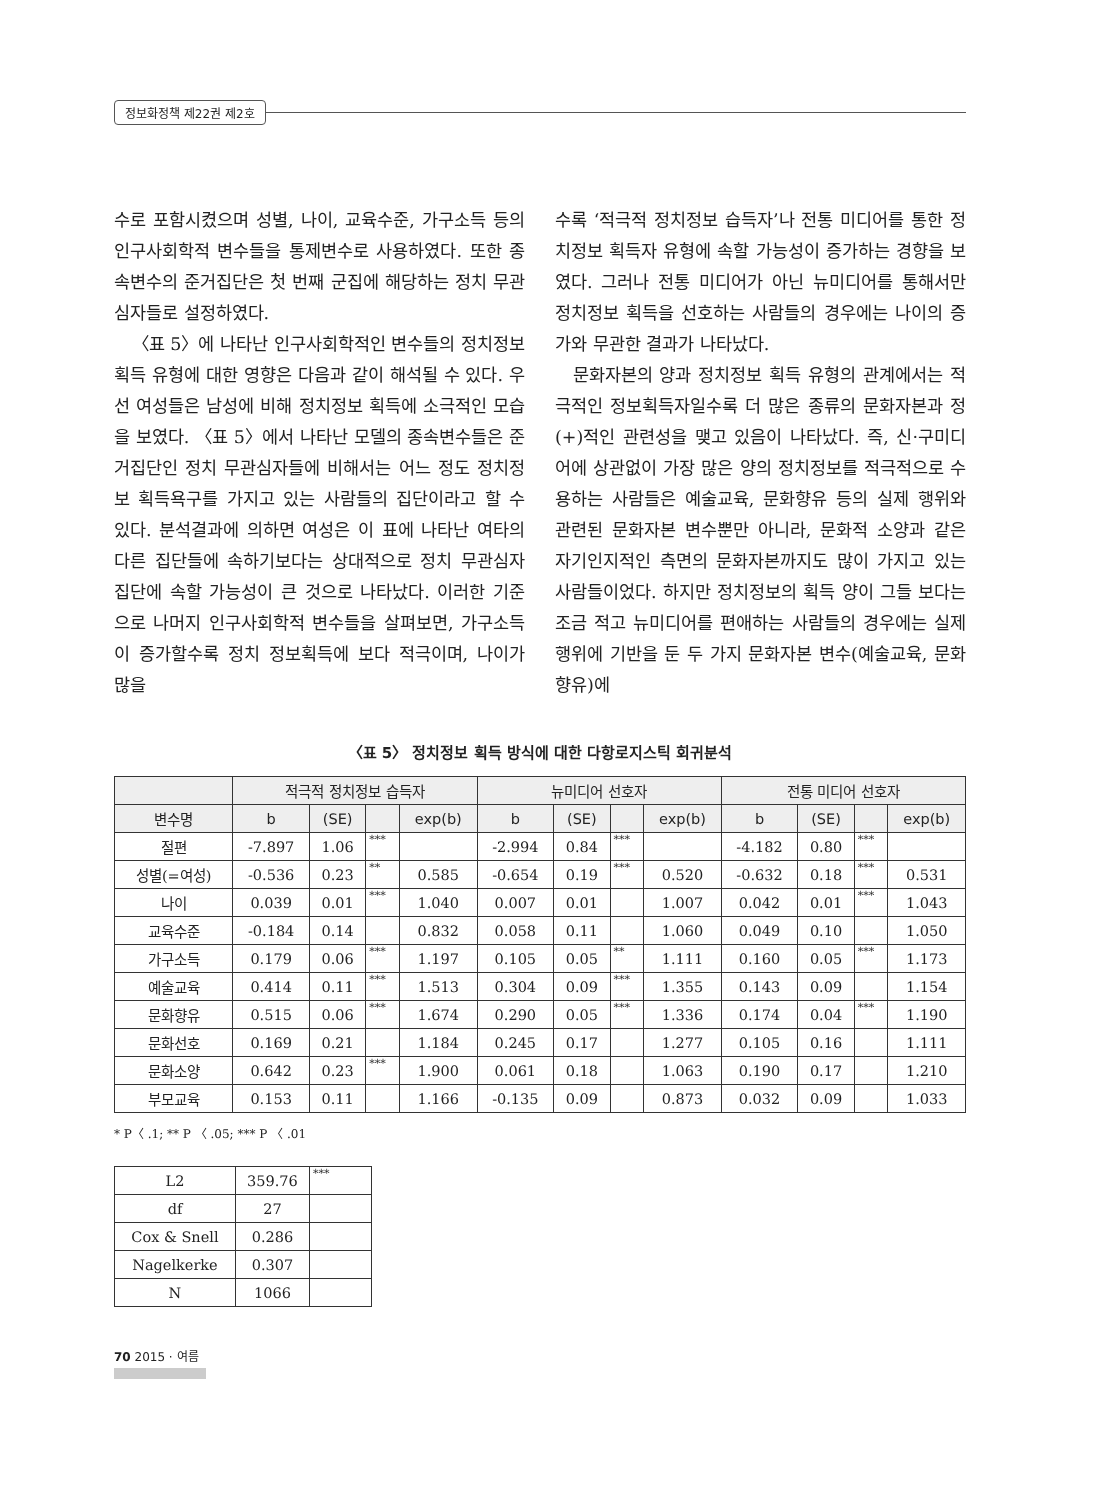정보화정책 제22권 제2호
수로 포함시켰으며 성별, 나이, 교육수준, 가구소득 등의 인구사회학적 변수들을 통제변수로 사용하였다. 또한 종속변수의 준거집단은 첫 번째 군집에 해당하는 정치 무관심자들로 설정하였다.
〈표 5〉에 나타난 인구사회학적인 변수들의 정치정보 획득 유형에 대한 영향은 다음과 같이 해석될 수 있다. 우선 여성들은 남성에 비해 정치정보 획득에 소극적인 모습을 보였다. 〈표 5〉에서 나타난 모델의 종속변수들은 준거집단인 정치 무관심자들에 비해서는 어느 정도 정치정보 획득욕구를 가지고 있는 사람들의 집단이라고 할 수 있다. 분석결과에 의하면 여성은 이 표에 나타난 여타의 다른 집단들에 속하기보다는 상대적으로 정치 무관심자 집단에 속할 가능성이 큰 것으로 나타났다. 이러한 기준으로 나머지 인구사회학적 변수들을 살펴보면, 가구소득이 증가할수록 정치 정보획득에 보다 적극이며, 나이가 많을
수록 ‘적극적 정치정보 습득자’나 전통 미디어를 통한 정치정보 획득자 유형에 속할 가능성이 증가하는 경향을 보였다. 그러나 전통 미디어가 아닌 뉴미디어를 통해서만 정치정보 획득을 선호하는 사람들의 경우에는 나이의 증가와 무관한 결과가 나타났다.
문화자본의 양과 정치정보 획득 유형의 관계에서는 적극적인 정보획득자일수록 더 많은 종류의 문화자본과 정(+)적인 관련성을 맺고 있음이 나타났다. 즉, 신·구미디어에 상관없이 가장 많은 양의 정치정보를 적극적으로 수용하는 사람들은 예술교육, 문화향유 등의 실제 행위와 관련된 문화자본 변수뿐만 아니라, 문화적 소양과 같은 자기인지적인 측면의 문화자본까지도 많이 가지고 있는 사람들이었다. 하지만 정치정보의 획득 양이 그들 보다는 조금 적고 뉴미디어를 편애하는 사람들의 경우에는 실제 행위에 기반을 둔 두 가지 문화자본 변수(예술교육, 문화향유)에
〈표 5〉 정치정보 획득 방식에 대한 다항로지스틱 회귀분석
| | 적극적 정치정보 습득자 | | | | 뉴미디어 선호자 | | | | 전통 미디어 선호자 | | | |
| --- | --- | --- | --- | --- | --- | --- | --- | --- | --- | --- | --- | --- |
| 변수명 | b | (SE) | | exp(b) | b | (SE) | | exp(b) | b | (SE) | | exp(b) |
| 절편 | -7.897 | 1.06 | *** | | -2.994 | 0.84 | *** | | -4.182 | 0.80 | *** | |
| 성별(=여성) | -0.536 | 0.23 | ** | 0.585 | -0.654 | 0.19 | *** | 0.520 | -0.632 | 0.18 | *** | 0.531 |
| 나이 | 0.039 | 0.01 | *** | 1.040 | 0.007 | 0.01 | | 1.007 | 0.042 | 0.01 | *** | 1.043 |
| 교육수준 | -0.184 | 0.14 | | 0.832 | 0.058 | 0.11 | | 1.060 | 0.049 | 0.10 | | 1.050 |
| 가구소득 | 0.179 | 0.06 | *** | 1.197 | 0.105 | 0.05 | ** | 1.111 | 0.160 | 0.05 | *** | 1.173 |
| 예술교육 | 0.414 | 0.11 | *** | 1.513 | 0.304 | 0.09 | *** | 1.355 | 0.143 | 0.09 | | 1.154 |
| 문화향유 | 0.515 | 0.06 | *** | 1.674 | 0.290 | 0.05 | *** | 1.336 | 0.174 | 0.04 | *** | 1.190 |
| 문화선호 | 0.169 | 0.21 | | 1.184 | 0.245 | 0.17 | | 1.277 | 0.105 | 0.16 | | 1.111 |
| 문화소양 | 0.642 | 0.23 | *** | 1.900 | 0.061 | 0.18 | | 1.063 | 0.190 | 0.17 | | 1.210 |
| 부모교육 | 0.153 | 0.11 | | 1.166 | -0.135 | 0.09 | | 0.873 | 0.032 | 0.09 | | 1.033 |
* P〈 .1; ** P 〈 .05; *** P 〈 .01
| L2 | 359.76 | *** |
| df | 27 | |
| Cox & Snell | 0.286 | |
| Nagelkerke | 0.307 | |
| N | 1066 | |
70 2015 · 여름